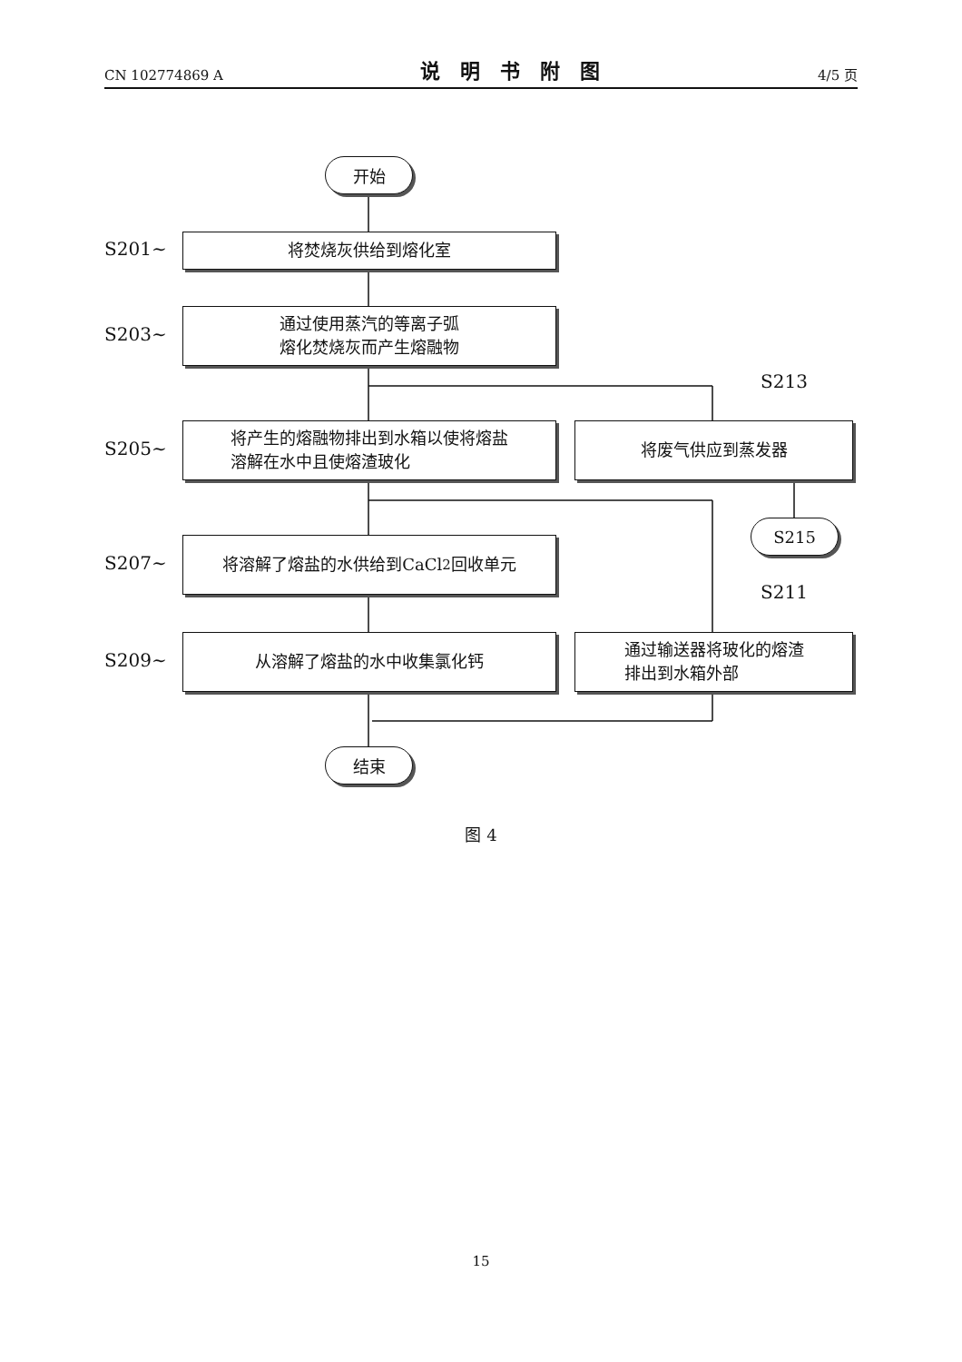CN 102774869 A 说明书附图 4/5 页
开始
S201∼ 将焚烧灰供给到熔化室
S203∼
通过使用蒸汽的等离子弧
熔化焚烧灰而产生熔融物
S213
S205∼
将产生的熔融物排出到水箱以使将熔盐
溶解在水中且使熔渣玻化
将废气供应到蒸发器
S215
S207∼
将溶解了熔盐的水供给到CaCl<sub>2</sub> 回收单元
S211
S209∼
从溶解了熔盐的水中收集氯化钙
通过输送器将玻化的熔渣
排出到水箱外部
结束
图 4
15